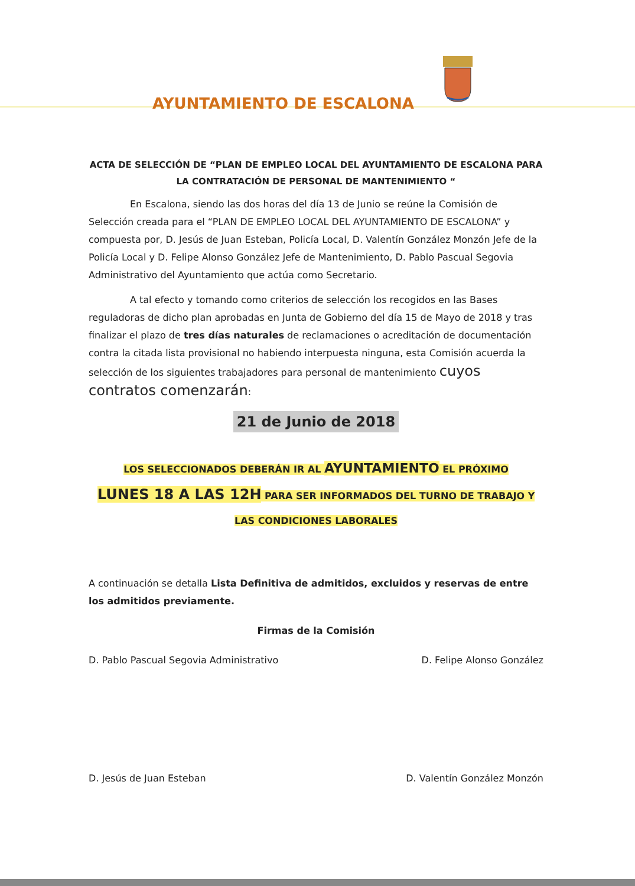AYUNTAMIENTO DE ESCALONA
ACTA DE SELECCIÓN DE “PLAN DE EMPLEO LOCAL DEL AYUNTAMIENTO DE ESCALONA PARA LA CONTRATACIÓN DE PERSONAL DE MANTENIMIENTO “
En Escalona, siendo las dos horas del día 13 de Junio se reúne la Comisión de Selección creada para el “PLAN DE EMPLEO LOCAL DEL AYUNTAMIENTO DE ESCALONA” y compuesta por, D. Jesús de Juan Esteban, Policía Local, D. Valentín González Monzón Jefe de la Policía Local y D. Felipe Alonso González Jefe de Mantenimiento, D. Pablo Pascual Segovia Administrativo del Ayuntamiento que actúa como Secretario.
A tal efecto y tomando como criterios de selección los recogidos en las Bases reguladoras de dicho plan aprobadas en Junta de Gobierno del día 15 de Mayo de 2018 y tras finalizar el plazo de tres días naturales de reclamaciones o acreditación de documentación contra la citada lista provisional no habiendo interpuesta ninguna, esta Comisión acuerda la selección de los siguientes trabajadores para personal de mantenimiento cuyos contratos comenzarán:
21 de Junio de 2018
LOS SELECCIONADOS DEBERÁN IR AL AYUNTAMIENTO EL PRÓXIMO
LUNES 18 A LAS 12H PARA SER INFORMADOS DEL TURNO DE TRABAJO Y
LAS CONDICIONES LABORALES
A continuación se detalla Lista Definitiva de admitidos, excluidos y reservas de entre los admitidos previamente.
Firmas de la Comisión
D. Pablo Pascual Segovia Administrativo D. Felipe Alonso González
D. Jesús de Juan Esteban D. Valentín González Monzón